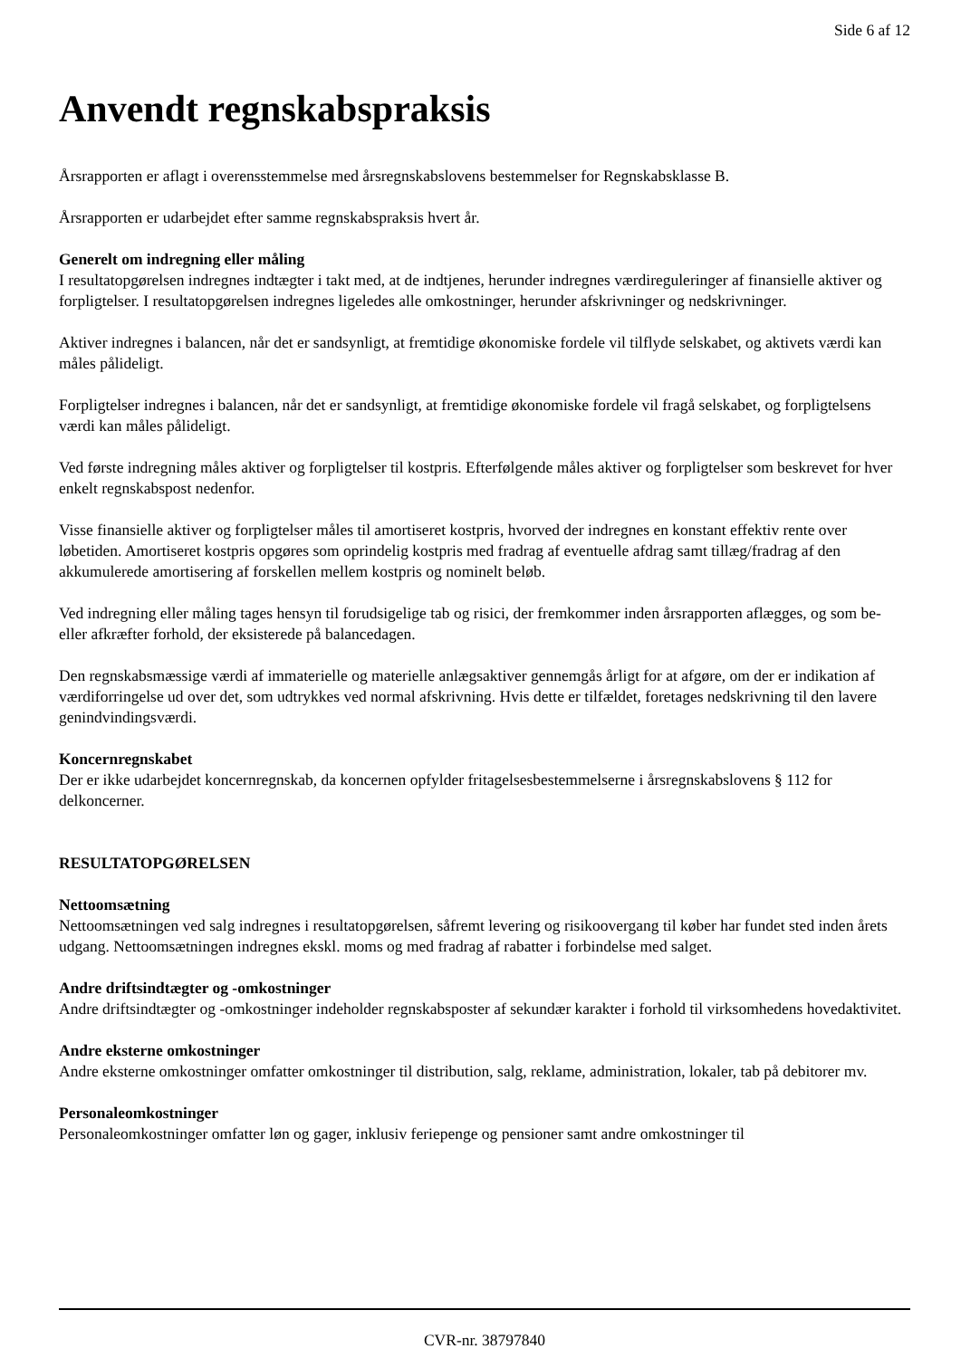Side 6 af 12
Anvendt regnskabspraksis
Årsrapporten er aflagt i overensstemmelse med årsregnskabslovens bestemmelser for Regnskabsklasse B.
Årsrapporten er udarbejdet efter samme regnskabspraksis hvert år.
Generelt om indregning eller måling
I resultatopgørelsen indregnes indtægter i takt med, at de indtjenes, herunder indregnes værdireguleringer af finansielle aktiver og forpligtelser. I resultatopgørelsen indregnes ligeledes alle omkostninger, herunder afskrivninger og nedskrivninger.
Aktiver indregnes i balancen, når det er sandsynligt, at fremtidige økonomiske fordele vil tilflyde selskabet, og aktivets værdi kan måles pålideligt.
Forpligtelser indregnes i balancen, når det er sandsynligt, at fremtidige økonomiske fordele vil fragå selskabet, og forpligtelsens værdi kan måles pålideligt.
Ved første indregning måles aktiver og forpligtelser til kostpris. Efterfølgende måles aktiver og forpligtelser som beskrevet for hver enkelt regnskabspost nedenfor.
Visse finansielle aktiver og forpligtelser måles til amortiseret kostpris, hvorved der indregnes en konstant effektiv rente over løbetiden. Amortiseret kostpris opgøres som oprindelig kostpris med fradrag af eventuelle afdrag samt tillæg/fradrag af den akkumulerede amortisering af forskellen mellem kostpris og nominelt beløb.
Ved indregning eller måling tages hensyn til forudsigelige tab og risici, der fremkommer inden årsrapporten aflægges, og som be- eller afkræfter forhold, der eksisterede på balancedagen.
Den regnskabsmæssige værdi af immaterielle og materielle anlægsaktiver gennemgås årligt for at afgøre, om der er indikation af værdiforringelse ud over det, som udtrykkes ved normal afskrivning. Hvis dette er tilfældet, foretages nedskrivning til den lavere genindvindingsværdi.
Koncernregnskabet
Der er ikke udarbejdet koncernregnskab, da koncernen opfylder fritagelsesbestemmelserne i årsregnskabslovens § 112 for delkoncerner.
RESULTATOPGØRELSEN
Nettoomsætning
Nettoomsætningen ved salg indregnes i resultatopgørelsen, såfremt levering og risikoovergang til køber har fundet sted inden årets udgang. Nettoomsætningen indregnes ekskl. moms og med fradrag af rabatter i forbindelse med salget.
Andre driftsindtægter og -omkostninger
Andre driftsindtægter og -omkostninger indeholder regnskabsposter af sekundær karakter i forhold til virksomhedens hovedaktivitet.
Andre eksterne omkostninger
Andre eksterne omkostninger omfatter omkostninger til distribution, salg, reklame, administration, lokaler, tab på debitorer mv.
Personaleomkostninger
Personaleomkostninger omfatter løn og gager, inklusiv feriepenge og pensioner samt andre omkostninger til
CVR-nr. 38797840